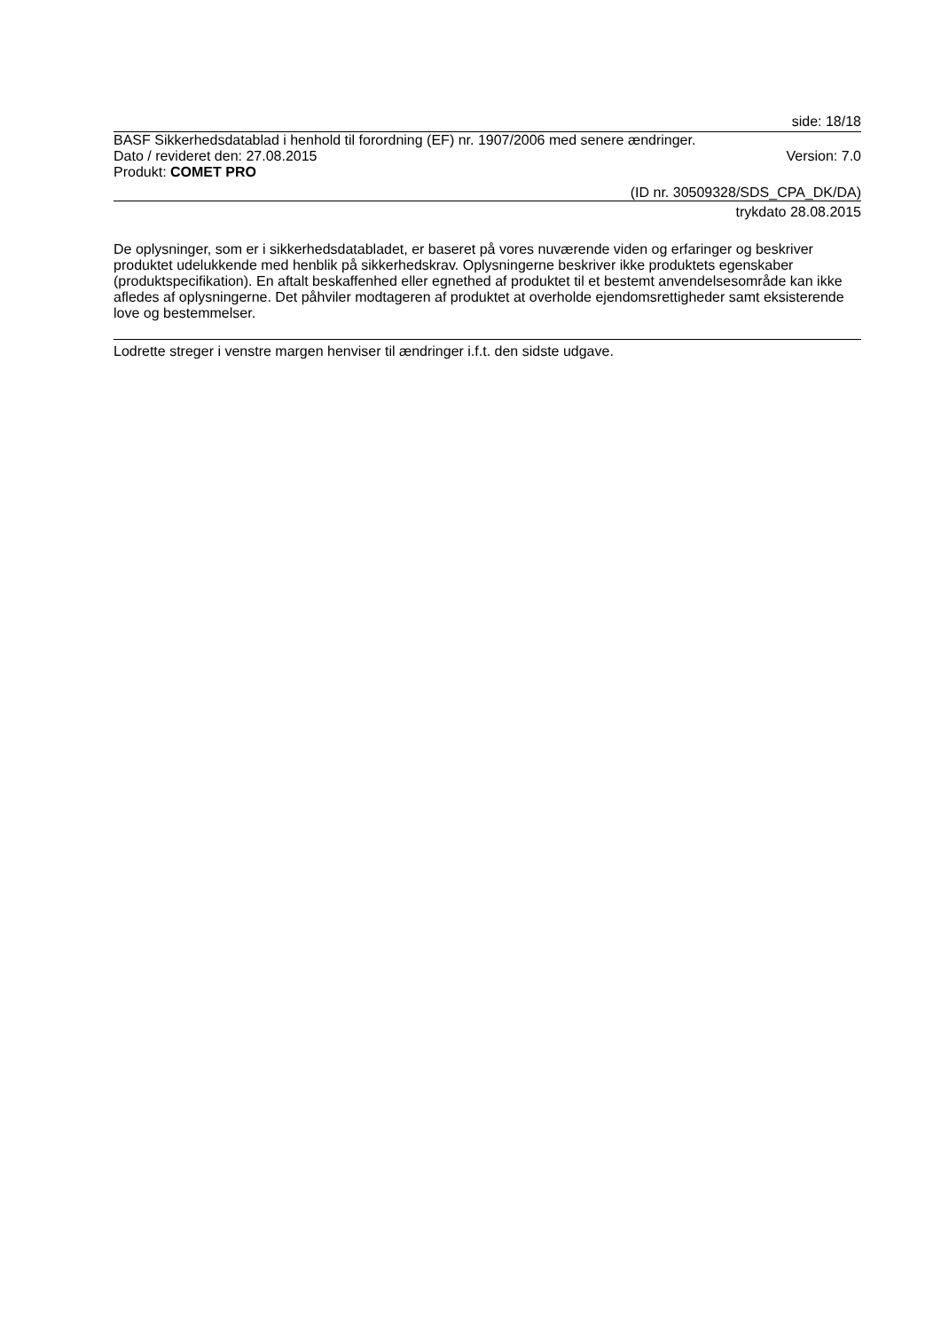side: 18/18
BASF Sikkerhedsdatablad i henhold til forordning (EF) nr. 1907/2006 med senere ændringer.
Dato / revideret den: 27.08.2015 Version: 7.0
Produkt: COMET PRO
(ID nr. 30509328/SDS_CPA_DK/DA)
trykdato 28.08.2015
De oplysninger, som er i sikkerhedsdatabladet, er baseret på vores nuværende viden og erfaringer og beskriver produktet udelukkende med henblik på sikkerhedskrav. Oplysningerne beskriver ikke produktets egenskaber (produktspecifikation). En aftalt beskaffenhed eller egnethed af produktet til et bestemt anvendelsesområde kan ikke afledes af oplysningerne. Det påhviler modtageren af produktet at overholde ejendomsrettigheder samt eksisterende love og bestemmelser.
Lodrette streger i venstre margen henviser til ændringer i.f.t. den sidste udgave.